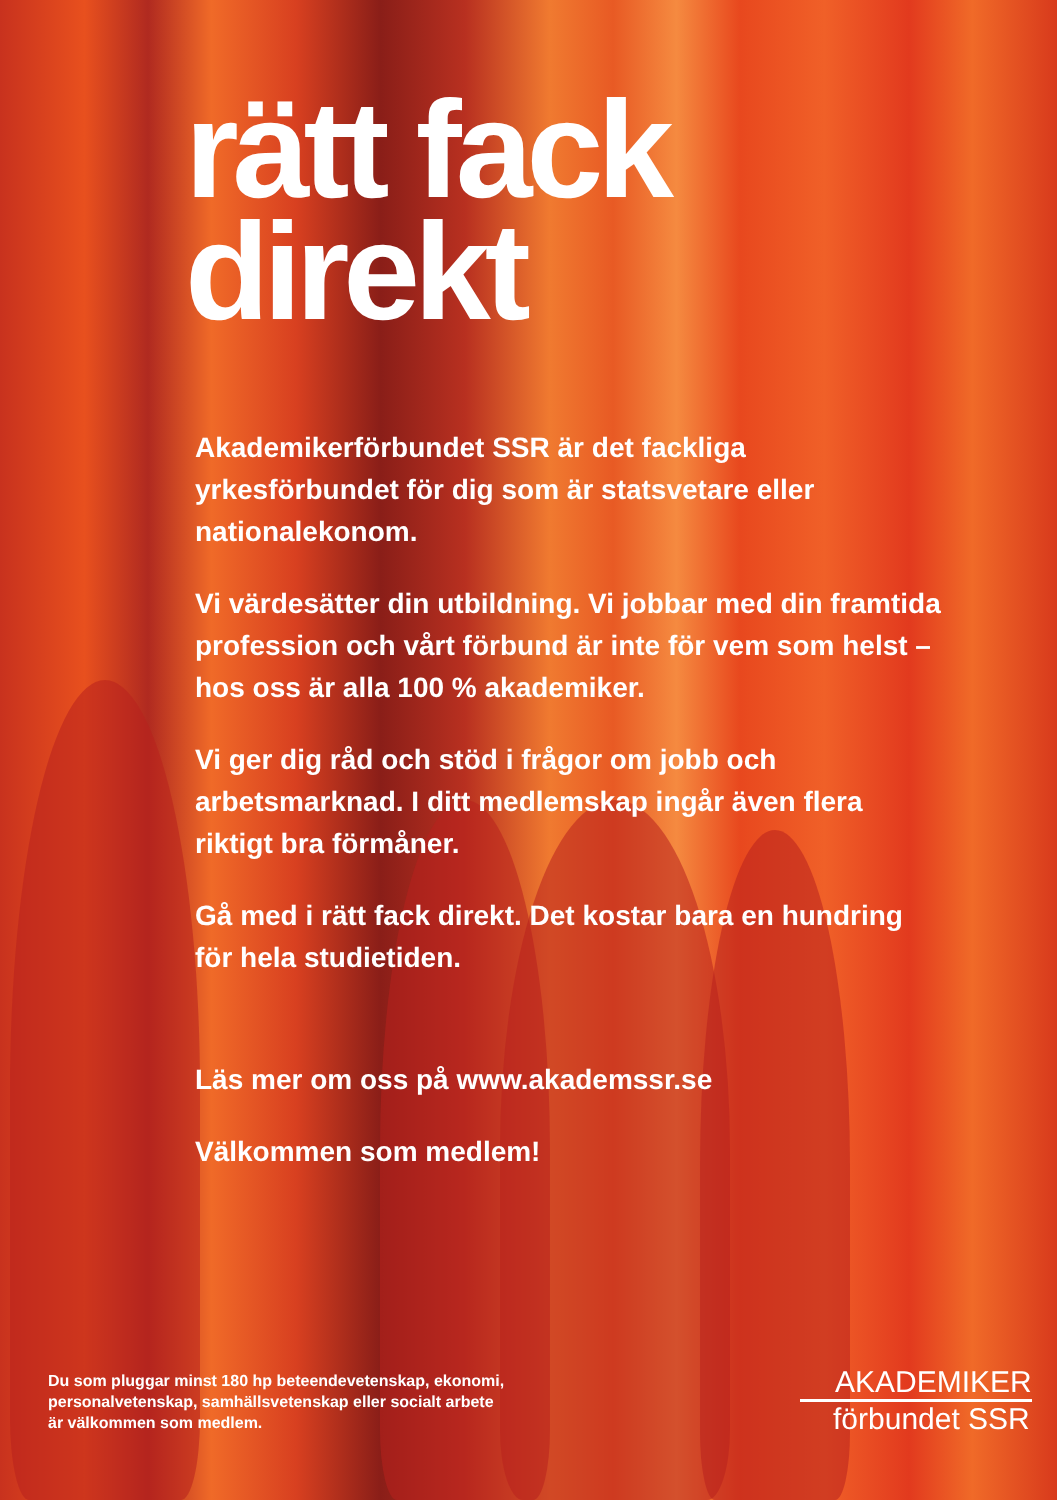rätt fack
direkt
Akademikerförbundet SSR är det fackliga yrkesförbundet för dig som är statsvetare eller nationalekonom.
Vi värdesätter din utbildning. Vi jobbar med din framtida profession och vårt förbund är inte för vem som helst – hos oss är alla 100 % akademiker.
Vi ger dig råd och stöd i frågor om jobb och arbetsmarknad. I ditt medlemskap ingår även flera riktigt bra förmåner.
Gå med i rätt fack direkt. Det kostar bara en hundring för hela studietiden.
Läs mer om oss på www.akademssr.se
Välkommen som medlem!
Du som pluggar minst 180 hp beteendevetenskap, ekonomi,
personalvetenskap, samhällsvetenskap eller socialt arbete
är välkommen som medlem.
AKADEMIKER
förbundet SSR